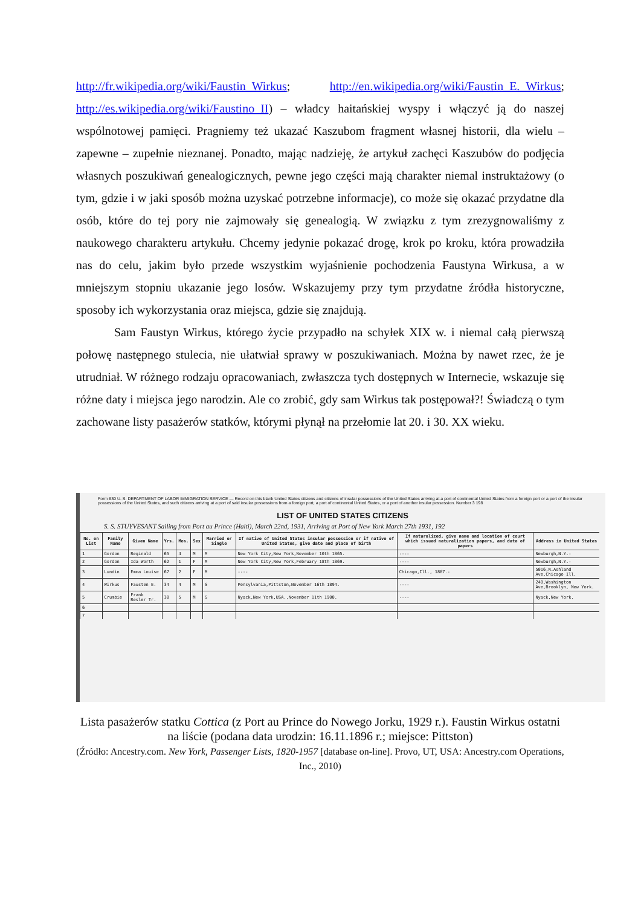http://fr.wikipedia.org/wiki/Faustin_Wirkus; http://en.wikipedia.org/wiki/Faustin_E._Wirkus; http://es.wikipedia.org/wiki/Faustino_II) – władcy haitańskiej wyspy i włączyć ją do naszej wspólnotowej pamięci. Pragniemy też ukazać Kaszubom fragment własnej historii, dla wielu – zapewne – zupełnie nieznanej. Ponadto, mając nadzieję, że artykuł zachęci Kaszubów do podjęcia własnych poszukiwań genealogicznych, pewne jego części mają charakter niemal instruktażowy (o tym, gdzie i w jaki sposób można uzyskać potrzebne informacje), co może się okazać przydatne dla osób, które do tej pory nie zajmowały się genealogią. W związku z tym zrezygnowaliśmy z naukowego charakteru artykułu. Chcemy jedynie pokazać drogę, krok po kroku, która prowadziła nas do celu, jakim było przede wszystkim wyjaśnienie pochodzenia Faustyna Wirkusa, a w mniejszym stopniu ukazanie jego losów. Wskazujemy przy tym przydatne źródła historyczne, sposoby ich wykorzystania oraz miejsca, gdzie się znajdują.
Sam Faustyn Wirkus, którego życie przypadło na schyłek XIX w. i niemal całą pierwszą połowę następnego stulecia, nie ułatwiał sprawy w poszukiwaniach. Można by nawet rzec, że je utrudniał. W różnego rodzaju opracowaniach, zwłaszcza tych dostępnych w Internecie, wskazuje się różne daty i miejsca jego narodzin. Ale co zrobić, gdy sam Wirkus tak postępował?! Świadczą o tym zachowane listy pasażerów statków, którymi płynął na przełomie lat 20. i 30. XX wieku.
Form 630 U. S. DEPARTMENT OF LABOR IMMIGRATION SERVICE — Record on this blank United States citizens and citizens of insular possessions of the United States arriving at a port of continental United States from a foreign port or a port of the insular possessions of the United States, and such citizens arriving at a port of said insular possessions from a foreign port, a port of continental United States, or a port of another insular possession. Number 3 198
LIST OF UNITED STATES CITIZENS
S. S. STUYVESANT Sailing from Port au Prince (Haiti), March 22nd, 1931, Arriving at Port of New York March 27th 1931, 192
| No. on List | Family Name | Given Name | Yrs. | Mos. | Sex | Married or Single | If native of United States insular possession or if native of United States, give date and place of birth | If naturalized, give name and location of court which issued naturalization papers, and date of papers | Address in United States |
| --- | --- | --- | --- | --- | --- | --- | --- | --- | --- |
| 1 | Gordon | Reginald | 65 | 4 | M | M | New York City,New York,November 10th 1865. | ---- | Newburgh,N.Y.- |
| 2 | Gordon | Ida Worth | 62 | 1 | F | M | New York City,New York,February 18th 1869. | ---- | Newburgh,N.Y.- |
| 3 | Lundin | Emma Louise | 67 | 2 | F | M | ---- | Chicago,Ill., 1887.- | 5016,N.Ashland Ave,Chicago Ill. |
| 4 | Wirkus | Fausten E. | 34 | 4 | M | S | Pensylvania,Pittston,November 16th 1894. | ---- | 240,Washington Ave,Brooklyn, New York. |
| 5 | Crumbie | Frank Resler Tr. | 30 | 5 | M | S | Nyack,New York,USA.,November 11th 1900. | ---- | Nyack,New York. |
| 6 | | | | | | | | | |
| 7 | | | | | | | | | |
Lista pasażerów statku Cottica (z Port au Prince do Nowego Jorku, 1929 r.). Faustin Wirkus ostatni na liście (podana data urodzin: 16.11.1896 r.; miejsce: Pittston)
(Źródło: Ancestry.com. New York, Passenger Lists, 1820-1957 [database on-line]. Provo, UT, USA: Ancestry.com Operations, Inc., 2010)